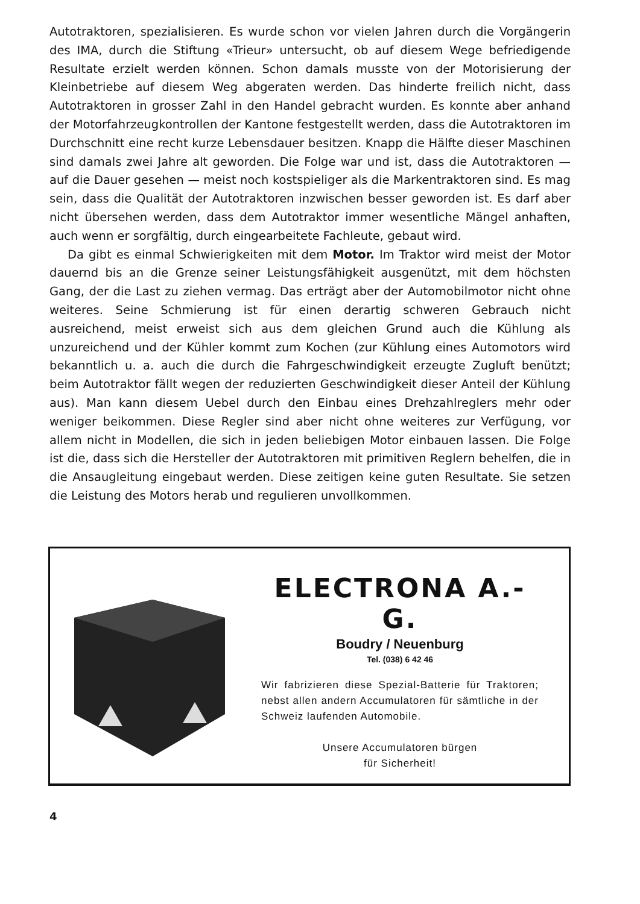Autotraktoren, spezialisieren. Es wurde schon vor vielen Jahren durch die Vorgängerin des IMA, durch die Stiftung «Trieur» untersucht, ob auf diesem Wege befriedigende Resultate erzielt werden können. Schon damals musste von der Motorisierung der Kleinbetriebe auf diesem Weg abgeraten werden. Das hinderte freilich nicht, dass Autotraktoren in grosser Zahl in den Handel gebracht wurden. Es konnte aber anhand der Motorfahrzeugkontrollen der Kantone festgestellt werden, dass die Autotraktoren im Durchschnitt eine recht kurze Lebensdauer besitzen. Knapp die Hälfte dieser Maschinen sind damals zwei Jahre alt geworden. Die Folge war und ist, dass die Autotraktoren — auf die Dauer gesehen — meist noch kostspieliger als die Markentraktoren sind. Es mag sein, dass die Qualität der Autotraktoren inzwischen besser geworden ist. Es darf aber nicht übersehen werden, dass dem Autotraktor immer wesentliche Mängel anhaften, auch wenn er sorgfältig, durch eingearbeitete Fachleute, gebaut wird.
Da gibt es einmal Schwierigkeiten mit dem Motor. Im Traktor wird meist der Motor dauernd bis an die Grenze seiner Leistungsfähigkeit ausgenützt, mit dem höchsten Gang, der die Last zu ziehen vermag. Das erträgt aber der Automobilmotor nicht ohne weiteres. Seine Schmierung ist für einen derartig schweren Gebrauch nicht ausreichend, meist erweist sich aus dem gleichen Grund auch die Kühlung als unzureichend und der Kühler kommt zum Kochen (zur Kühlung eines Automotors wird bekanntlich u. a. auch die durch die Fahrgeschwindigkeit erzeugte Zugluft benützt; beim Autotraktor fällt wegen der reduzierten Geschwindigkeit dieser Anteil der Kühlung aus). Man kann diesem Uebel durch den Einbau eines Drehzahlreglers mehr oder weniger beikommen. Diese Regler sind aber nicht ohne weiteres zur Verfügung, vor allem nicht in Modellen, die sich in jeden beliebigen Motor einbauen lassen. Die Folge ist die, dass sich die Hersteller der Autotraktoren mit primitiven Reglern behelfen, die in die Ansaugleitung eingebaut werden. Diese zeitigen keine guten Resultate. Sie setzen die Leistung des Motors herab und regulieren unvollkommen.
ELECTRONA A.-G.
Boudry / Neuenburg
Tel. (038) 6 42 46
Wir fabrizieren diese Spezial-Batterie für Traktoren; nebst allen andern Accumulatoren für sämtliche in der Schweiz laufenden Automobile.
Unsere Accumulatoren bürgen
für Sicherheit!
4